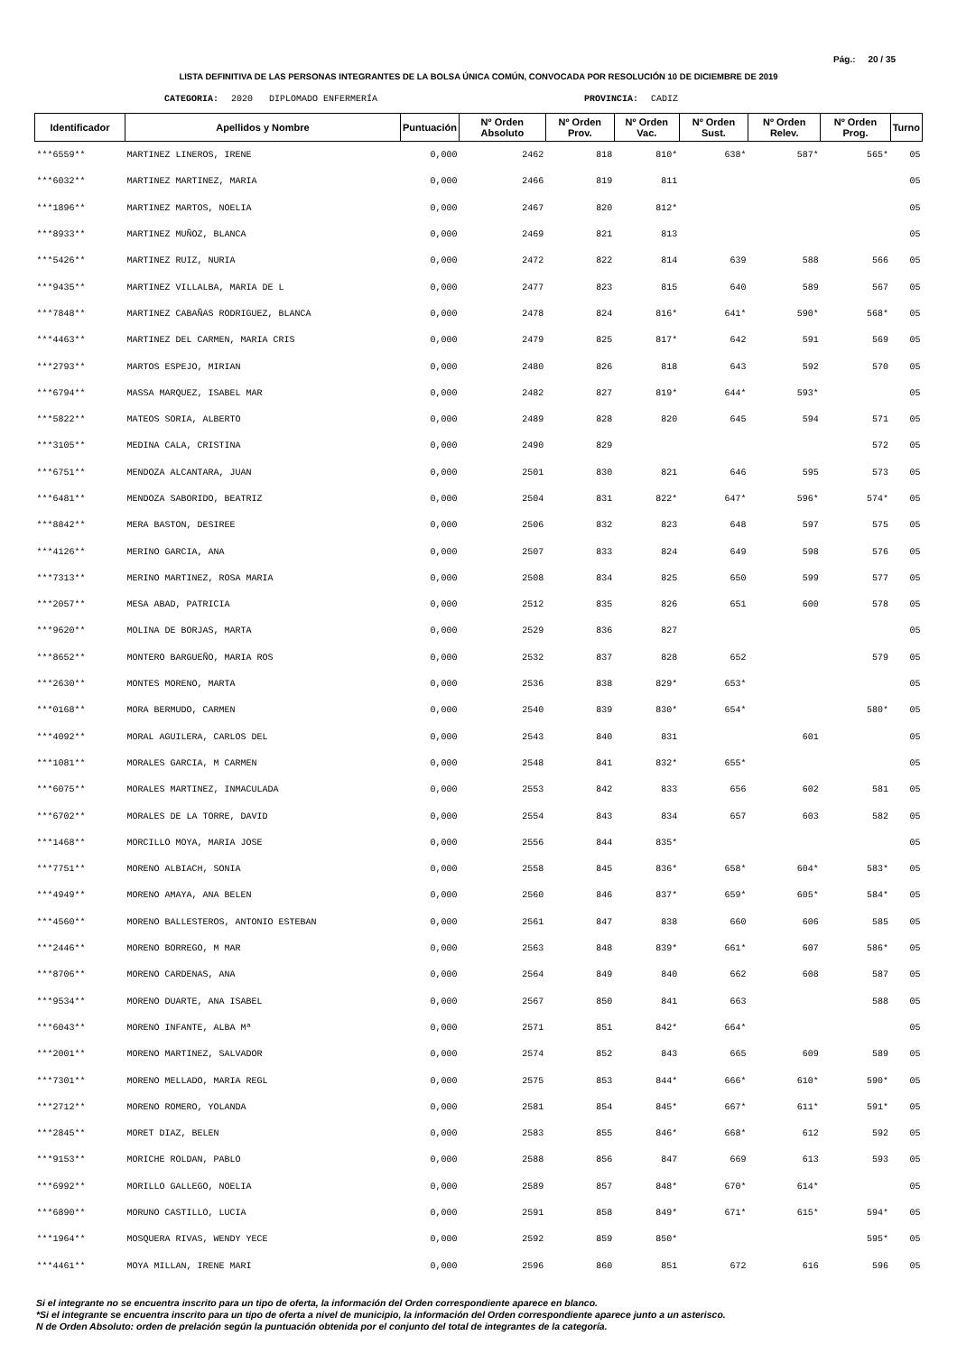Pág.: 20 / 35
LISTA DEFINITIVA DE LAS PERSONAS INTEGRANTES DE LA BOLSA ÚNICA COMÚN, CONVOCADA POR RESOLUCIÓN 10 DE DICIEMBRE DE 2019
CATEGORIA: 2020 DIPLOMADO ENFERMERÍA PROVINCIA: CADIZ
| Identificador | Apellidos y Nombre | Puntuación | Nº Orden Absoluto | Nº Orden Prov. | Nº Orden Vac. | Nº Orden Sust. | Nº Orden Relev. | Nº Orden Prog. | Turno |
| --- | --- | --- | --- | --- | --- | --- | --- | --- | --- |
| ***6559** | MARTINEZ LINEROS, IRENE | 0,000 | 2462 | 818 | 810* | 638* | 587* | 565* | 05 |
| ***6032** | MARTINEZ MARTINEZ, MARIA | 0,000 | 2466 | 819 | 811 | | | | 05 |
| ***1896** | MARTINEZ MARTOS, NOELIA | 0,000 | 2467 | 820 | 812* | | | | 05 |
| ***8933** | MARTINEZ MUÑOZ, BLANCA | 0,000 | 2469 | 821 | 813 | | | | 05 |
| ***5426** | MARTINEZ RUIZ, NURIA | 0,000 | 2472 | 822 | 814 | 639 | 588 | 566 | 05 |
| ***9435** | MARTINEZ VILLALBA, MARIA DE L | 0,000 | 2477 | 823 | 815 | 640 | 589 | 567 | 05 |
| ***7848** | MARTINEZ CABAÑAS RODRIGUEZ, BLANCA | 0,000 | 2478 | 824 | 816* | 641* | 590* | 568* | 05 |
| ***4463** | MARTINEZ DEL CARMEN, MARIA CRIS | 0,000 | 2479 | 825 | 817* | 642 | 591 | 569 | 05 |
| ***2793** | MARTOS ESPEJO, MIRIAN | 0,000 | 2480 | 826 | 818 | 643 | 592 | 570 | 05 |
| ***6794** | MASSA MARQUEZ, ISABEL MAR | 0,000 | 2482 | 827 | 819* | 644* | 593* | | 05 |
| ***5822** | MATEOS SORIA, ALBERTO | 0,000 | 2489 | 828 | 820 | 645 | 594 | 571 | 05 |
| ***3105** | MEDINA CALA, CRISTINA | 0,000 | 2490 | 829 | | | | 572 | 05 |
| ***6751** | MENDOZA ALCANTARA, JUAN | 0,000 | 2501 | 830 | 821 | 646 | 595 | 573 | 05 |
| ***6481** | MENDOZA SABORIDO, BEATRIZ | 0,000 | 2504 | 831 | 822* | 647* | 596* | 574* | 05 |
| ***8842** | MERA BASTON, DESIREE | 0,000 | 2506 | 832 | 823 | 648 | 597 | 575 | 05 |
| ***4126** | MERINO GARCIA, ANA | 0,000 | 2507 | 833 | 824 | 649 | 598 | 576 | 05 |
| ***7313** | MERINO MARTINEZ, ROSA MARIA | 0,000 | 2508 | 834 | 825 | 650 | 599 | 577 | 05 |
| ***2057** | MESA ABAD, PATRICIA | 0,000 | 2512 | 835 | 826 | 651 | 600 | 578 | 05 |
| ***9620** | MOLINA DE BORJAS, MARTA | 0,000 | 2529 | 836 | 827 | | | | 05 |
| ***8652** | MONTERO BARGUEÑO, MARIA ROS | 0,000 | 2532 | 837 | 828 | 652 | | 579 | 05 |
| ***2630** | MONTES MORENO, MARTA | 0,000 | 2536 | 838 | 829* | 653* | | | 05 |
| ***0168** | MORA BERMUDO, CARMEN | 0,000 | 2540 | 839 | 830* | 654* | | 580* | 05 |
| ***4092** | MORAL AGUILERA, CARLOS DEL | 0,000 | 2543 | 840 | 831 | | 601 | | 05 |
| ***1081** | MORALES GARCIA, M CARMEN | 0,000 | 2548 | 841 | 832* | 655* | | | 05 |
| ***6075** | MORALES MARTINEZ, INMACULADA | 0,000 | 2553 | 842 | 833 | 656 | 602 | 581 | 05 |
| ***6702** | MORALES DE LA TORRE, DAVID | 0,000 | 2554 | 843 | 834 | 657 | 603 | 582 | 05 |
| ***1468** | MORCILLO MOYA, MARIA JOSE | 0,000 | 2556 | 844 | 835* | | | | 05 |
| ***7751** | MORENO ALBIACH, SONIA | 0,000 | 2558 | 845 | 836* | 658* | 604* | 583* | 05 |
| ***4949** | MORENO AMAYA, ANA BELEN | 0,000 | 2560 | 846 | 837* | 659* | 605* | 584* | 05 |
| ***4560** | MORENO BALLESTEROS, ANTONIO ESTEBAN | 0,000 | 2561 | 847 | 838 | 660 | 606 | 585 | 05 |
| ***2446** | MORENO BORREGO, M MAR | 0,000 | 2563 | 848 | 839* | 661* | 607 | 586* | 05 |
| ***8706** | MORENO CARDENAS, ANA | 0,000 | 2564 | 849 | 840 | 662 | 608 | 587 | 05 |
| ***9534** | MORENO DUARTE, ANA ISABEL | 0,000 | 2567 | 850 | 841 | 663 | | 588 | 05 |
| ***6043** | MORENO INFANTE, ALBA Mª | 0,000 | 2571 | 851 | 842* | 664* | | | 05 |
| ***2001** | MORENO MARTINEZ, SALVADOR | 0,000 | 2574 | 852 | 843 | 665 | 609 | 589 | 05 |
| ***7301** | MORENO MELLADO, MARIA REGL | 0,000 | 2575 | 853 | 844* | 666* | 610* | 590* | 05 |
| ***2712** | MORENO ROMERO, YOLANDA | 0,000 | 2581 | 854 | 845* | 667* | 611* | 591* | 05 |
| ***2845** | MORET DIAZ, BELEN | 0,000 | 2583 | 855 | 846* | 668* | 612 | 592 | 05 |
| ***9153** | MORICHE ROLDAN, PABLO | 0,000 | 2588 | 856 | 847 | 669 | 613 | 593 | 05 |
| ***6992** | MORILLO GALLEGO, NOELIA | 0,000 | 2589 | 857 | 848* | 670* | 614* | | 05 |
| ***6890** | MORUNO CASTILLO, LUCIA | 0,000 | 2591 | 858 | 849* | 671* | 615* | 594* | 05 |
| ***1964** | MOSQUERA RIVAS, WENDY YECE | 0,000 | 2592 | 859 | 850* | | | 595* | 05 |
| ***4461** | MOYA MILLAN, IRENE MARI | 0,000 | 2596 | 860 | 851 | 672 | 616 | 596 | 05 |
Si el integrante no se encuentra inscrito para un tipo de oferta, la información del Orden correspondiente aparece en blanco.
*Si el integrante se encuentra inscrito para un tipo de oferta a nivel de municipio, la información del Orden correspondiente aparece junto a un asterisco.
N de Orden Absoluto: orden de prelación según la puntuación obtenida por el conjunto del total de integrantes de la categoría.